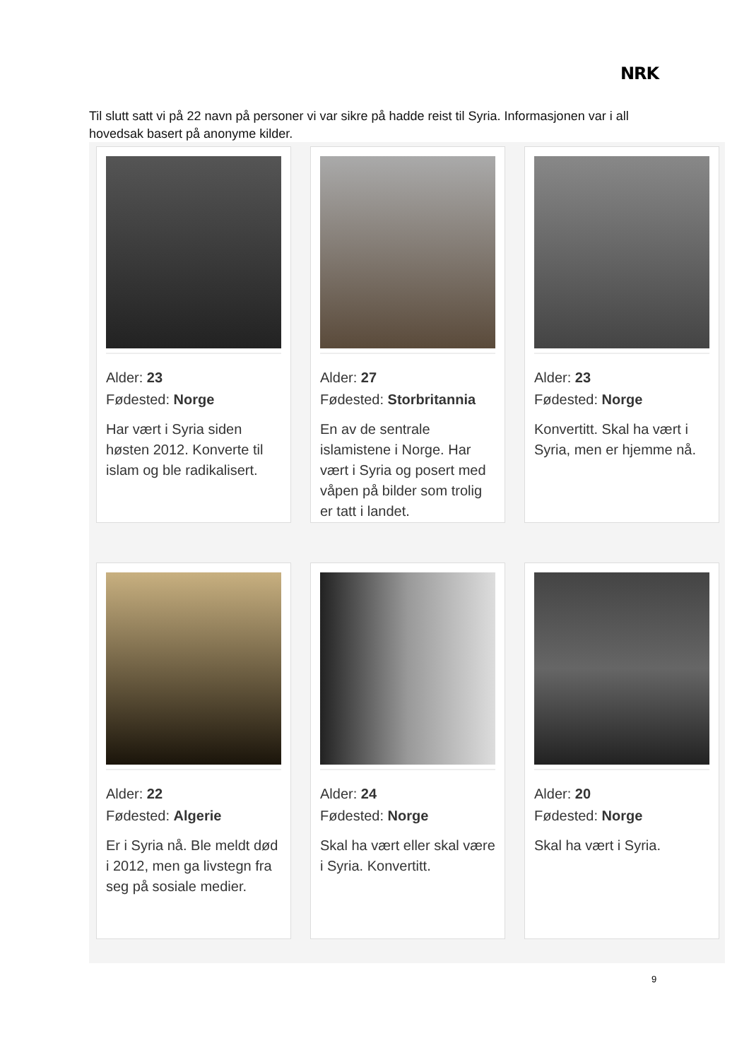NRK
Til slutt satt vi på 22 navn på personer vi var sikre på hadde reist til Syria. Informasjonen var i all hovedsak basert på anonyme kilder.
Alder: 23
Fødested: Norge
Har vært i Syria siden høsten 2012. Konverte til islam og ble radikalisert.
Alder: 27
Fødested: Storbritannia
En av de sentrale islamistene i Norge. Har vært i Syria og posert med våpen på bilder som trolig er tatt i landet.
Alder: 23
Fødested: Norge
Konvertitt. Skal ha vært i Syria, men er hjemme nå.
Alder: 22
Fødested: Algerie
Er i Syria nå. Ble meldt død i 2012, men ga livstegn fra seg på sosiale medier.
Alder: 24
Fødested: Norge
Skal ha vært eller skal være i Syria. Konvertitt.
Alder: 20
Fødested: Norge
Skal ha vært i Syria.
9